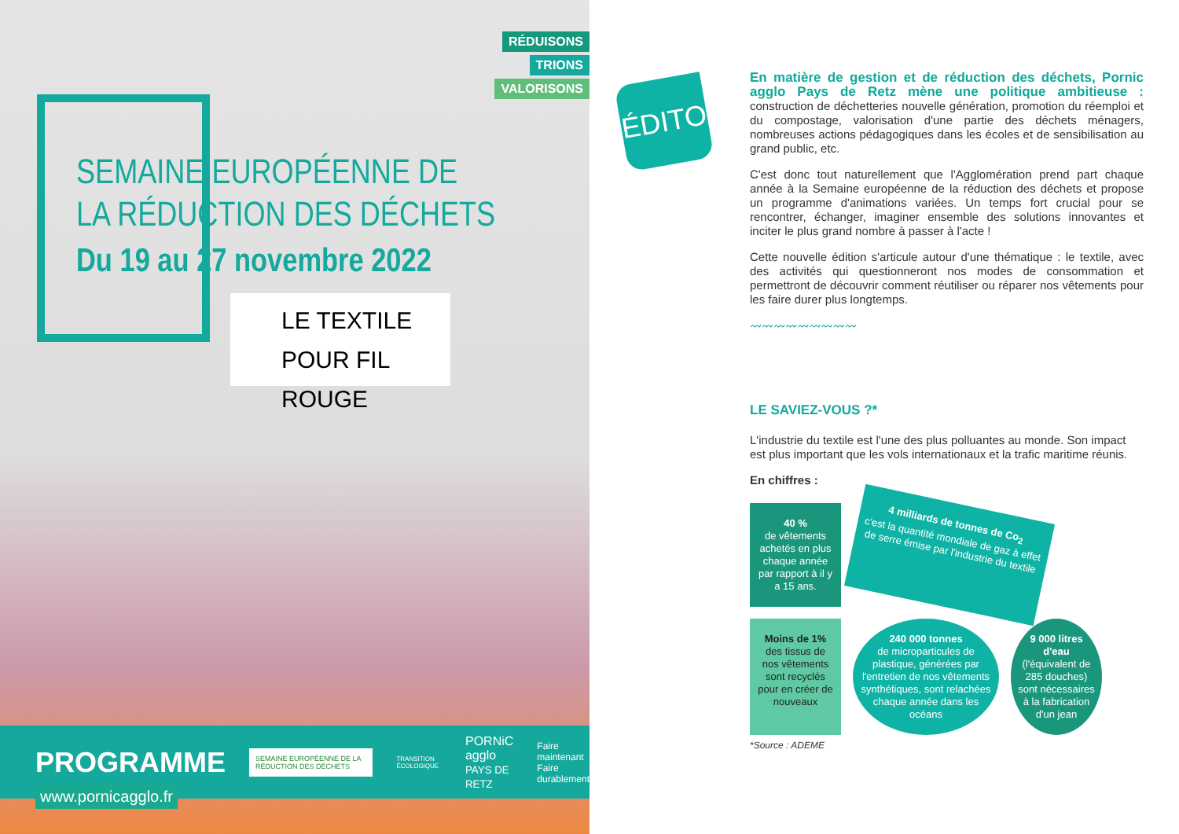RÉDUISONS
TRIONS
VALORISONS
SEMAINE EUROPÉENNE DE
LA RÉDUCTION DES DÉCHETS
Du 19 au 27 novembre 2022
LE TEXTILE
POUR FIL ROUGE
PROGRAMME SEMAINE EUROPÉENNE DE LA RÉDUCTION DES DÉCHETS TRANSITION ÉCOLOGIQUE PORNiC agglo
PAYS DE RETZ Faire maintenant
Faire durablement
www.pornicagglo.fr
ÉDITO
En matière de gestion et de réduction des déchets, Pornic agglo Pays de Retz mène une politique ambitieuse : construction de déchetteries nouvelle génération, promotion du réemploi et du compostage, valorisation d'une partie des déchets ménagers, nombreuses actions pédagogiques dans les écoles et de sensibilisation au grand public, etc.
C'est donc tout naturellement que l'Agglomération prend part chaque année à la Semaine européenne de la réduction des déchets et propose un programme d'animations variées. Un temps fort crucial pour se rencontrer, échanger, imaginer ensemble des solutions innovantes et inciter le plus grand nombre à passer à l'acte !
Cette nouvelle édition s'articule autour d'une thématique : le textile, avec des activités qui questionneront nos modes de consommation et permettront de découvrir comment réutiliser ou réparer nos vêtements pour les faire durer plus longtemps.
〰〰〰〰〰〰〰〰〰
LE SAVIEZ-VOUS ?*
L'industrie du textile est l'une des plus polluantes au monde. Son impact est plus important que les vols internationaux et la trafic maritime réunis.
En chiffres :
40 %
de vêtements achetés en plus chaque année par rapport à il y a 15 ans.
4 milliards de tonnes de Co<sub>2</sub>
c'est la quantité mondiale de gaz à effet de serre émise par l'industrie du textile
Moins de 1%
des tissus de nos vêtements sont recyclés pour en créer de nouveaux
240 000 tonnes
de microparticules de plastique, générées par l'entretien de nos vêtements synthétiques, sont relachées chaque année dans les océans
9 000 litres d'eau
(l'équivalent de 285 douches) sont nécessaires à la fabrication d'un jean
*Source : ADEME